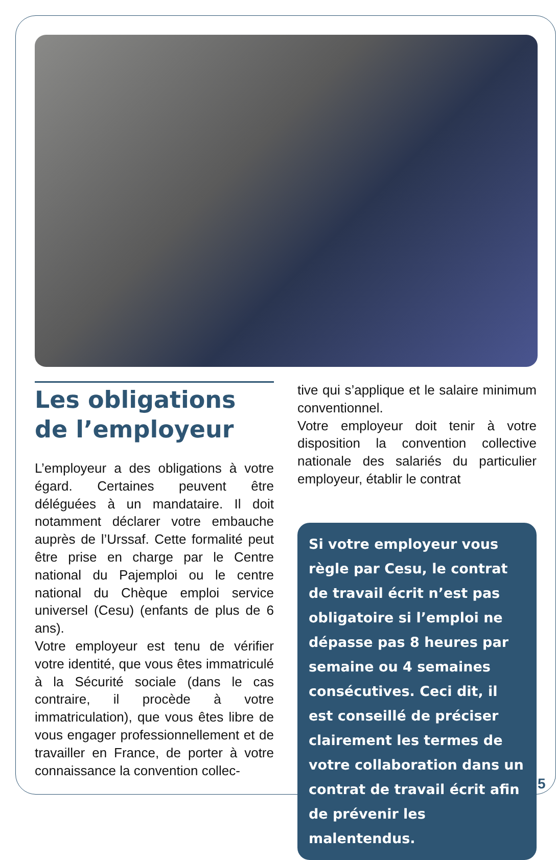Les obligations
de l’employeur
L’employeur a des obligations à votre égard. Certaines peuvent être déléguées à un mandataire. Il doit notamment déclarer votre embauche auprès de l’Urssaf. Cette formalité peut être prise en charge par le Centre national du Pajemploi ou le centre national du Chèque emploi service universel (Cesu) (enfants de plus de 6 ans).
Votre employeur est tenu de vérifier votre identité, que vous êtes immatriculé à la Sécurité sociale (dans le cas contraire, il procède à votre immatriculation), que vous êtes libre de vous engager professionnellement et de travailler en France, de porter à votre connaissance la convention collec-
tive qui s’applique et le salaire minimum conventionnel.
Votre employeur doit tenir à votre disposition la convention collective nationale des salariés du particulier employeur, établir le contrat
Si votre employeur vous règle par Cesu, le contrat de travail écrit n’est pas obligatoire si l’emploi ne dépasse pas 8 heures par semaine ou 4 semaines consécutives. Ceci dit, il est conseillé de préciser clairement les termes de votre collaboration dans un contrat de travail écrit afin de prévenir les malentendus.
5